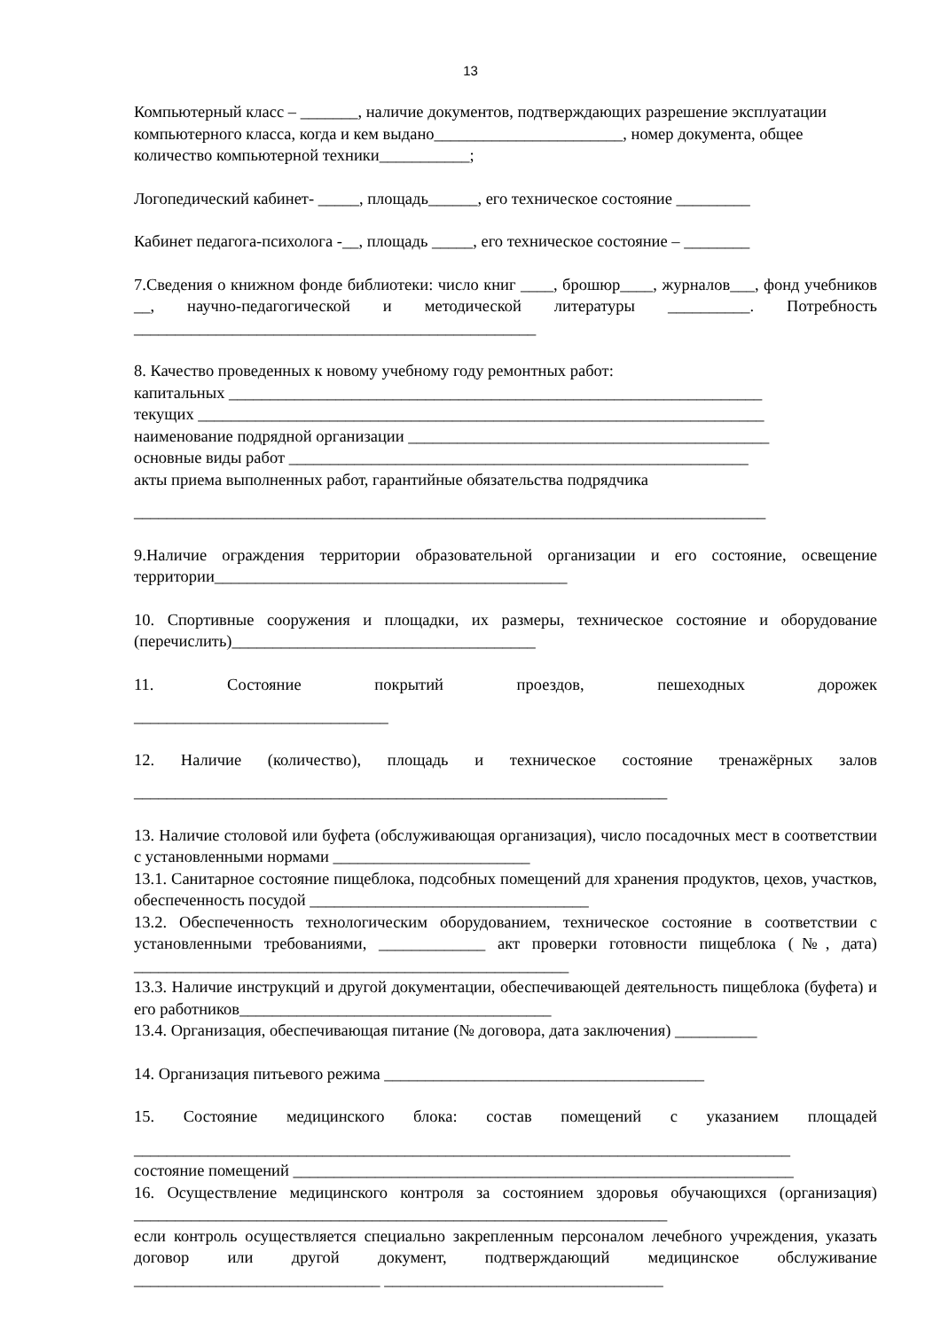13
Компьютерный класс – _______, наличие документов, подтверждающих разрешение эксплуатации компьютерного класса, когда и кем выдано_______________________, номер документа, общее количество компьютерной техники___________;
Логопедический кабинет- _____, площадь______, его техническое состояние _________
Кабинет педагога-психолога -__, площадь _____, его техническое состояние – ________
7.Сведения о книжном фонде библиотеки: число книг ____, брошюр____, журналов___, фонд учебников __, научно-педагогической и методической литературы __________. Потребность _________________________________________________
8. Качество проведенных к новому учебному году ремонтных работ:
капитальных _________________________________________________________________
текущих _____________________________________________________________________
наименование подрядной организации ____________________________________________
основные виды работ ________________________________________________________
акты приема выполненных работ, гарантийные обязательства подрядчика
_____________________________________________________________________________
9.Наличие ограждения территории образовательной организации и его состояние, освещение территории___________________________________________
10. Спортивные сооружения и площадки, их размеры, техническое состояние и оборудование (перечислить)_____________________________________
11. Состояние покрытий проездов, пешеходных дорожек
_______________________________
12. Наличие (количество), площадь и техническое состояние тренажёрных залов
_________________________________________________________________
13. Наличие столовой или буфета (обслуживающая организация), число посадочных мест в соответствии с установленными нормами ________________________
13.1. Санитарное состояние пищеблока, подсобных помещений для хранения продуктов, цехов, участков, обеспеченность посудой __________________________________
13.2. Обеспеченность технологическим оборудованием, техническое состояние в соответствии с установленными требованиями, _____________ акт проверки готовности пищеблока (№, дата) _____________________________________________________
13.3. Наличие инструкций и другой документации, обеспечивающей деятельность пищеблока (буфета) и его работников______________________________________
13.4. Организация, обеспечивающая питание (№ договора, дата заключения) __________
14. Организация питьевого режима _______________________________________
15. Состояние медицинского блока: состав помещений с указанием площадей
________________________________________________________________________________
состояние помещений _____________________________________________________________
16. Осуществление медицинского контроля за состоянием здоровья обучающихся (организация) _________________________________________________________________
если контроль осуществляется специально закрепленным персоналом лечебного учреждения, указать договор или другой документ, подтверждающий медицинское обслуживание ______________________________ __________________________________